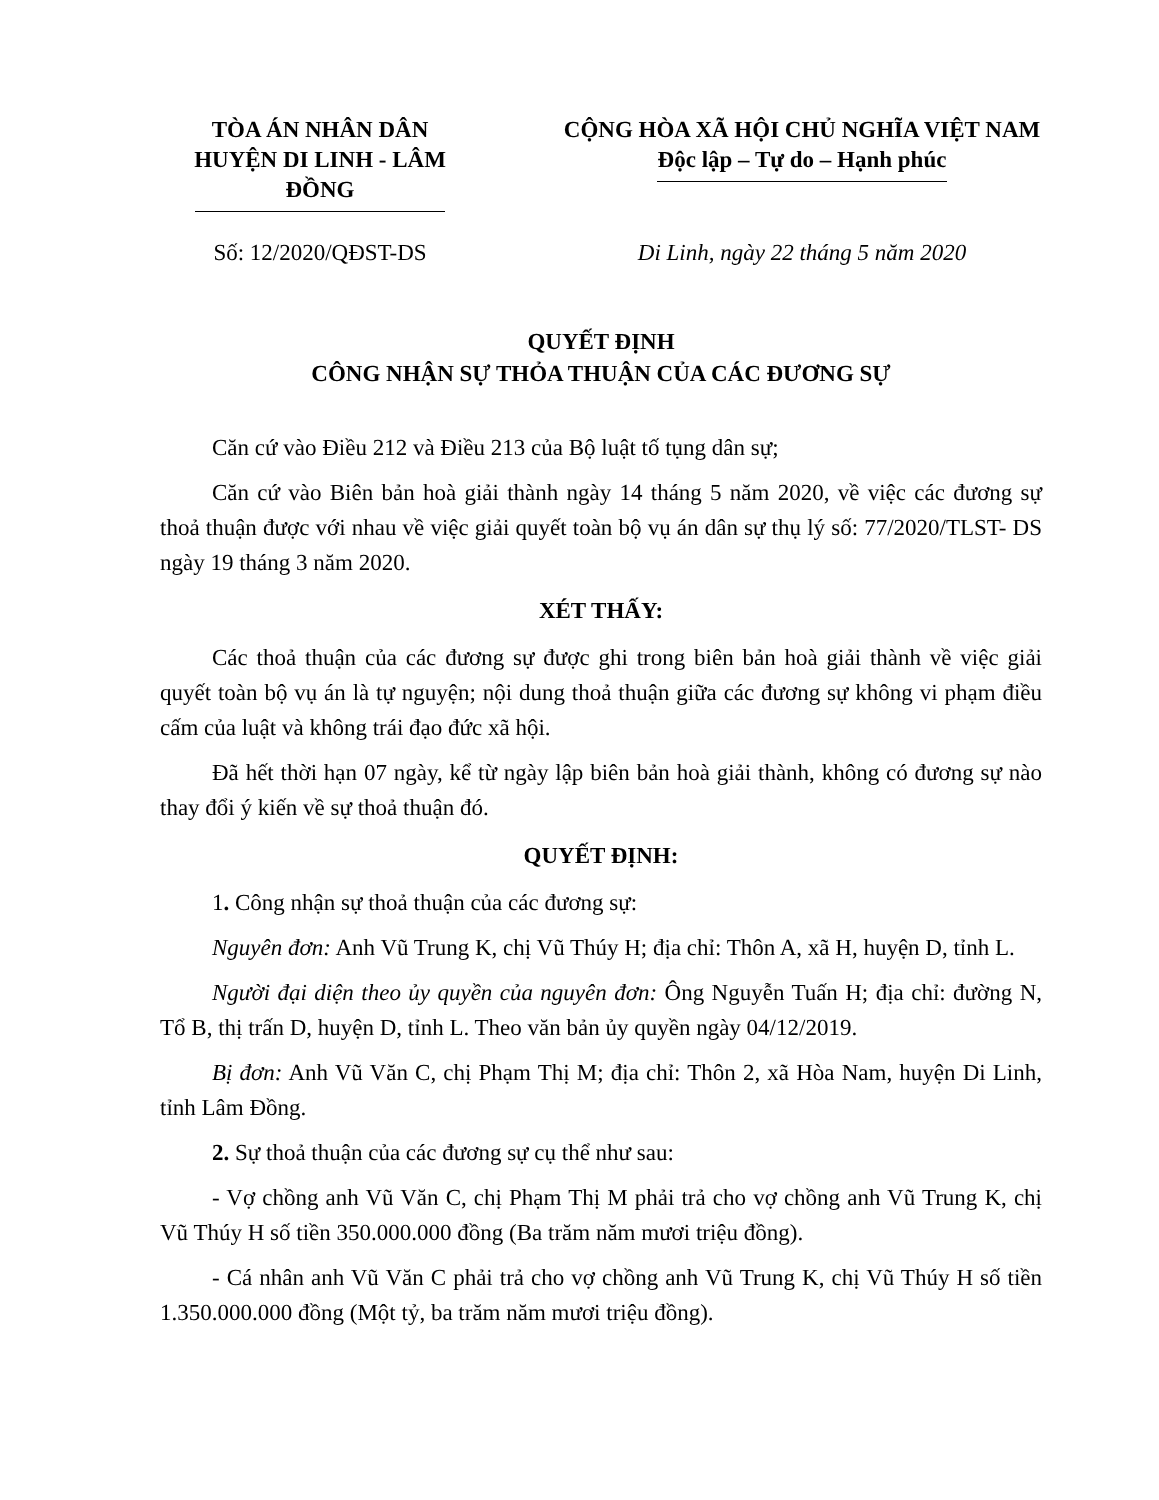TÒA ÁN NHÂN DÂN
HUYỆN DI LINH - LÂM ĐỒNG
CỘNG HÒA XÃ HỘI CHỦ NGHĨA VIỆT NAM
Độc lập – Tự do – Hạnh phúc
Số: 12/2020/QĐST-DS Di Linh, ngày 22 tháng 5 năm 2020
QUYẾT ĐỊNH
CÔNG NHẬN SỰ THỎA THUẬN CỦA CÁC ĐƯƠNG SỰ
Căn cứ vào Điều 212 và Điều 213 của Bộ luật tố tụng dân sự;
Căn cứ vào Biên bản hoà giải thành ngày 14 tháng 5 năm 2020, về việc các đương sự thoả thuận được với nhau về việc giải quyết toàn bộ vụ án dân sự thụ lý số: 77/2020/TLST- DS ngày 19 tháng 3 năm 2020.
XÉT THẤY:
Các thoả thuận của các đương sự được ghi trong biên bản hoà giải thành về việc giải quyết toàn bộ vụ án là tự nguyện; nội dung thoả thuận giữa các đương sự không vi phạm điều cấm của luật và không trái đạo đức xã hội.
Đã hết thời hạn 07 ngày, kể từ ngày lập biên bản hoà giải thành, không có đương sự nào thay đổi ý kiến về sự thoả thuận đó.
QUYẾT ĐỊNH:
1. Công nhận sự thoả thuận của các đương sự:
Nguyên đơn: Anh Vũ Trung K, chị Vũ Thúy H; địa chỉ: Thôn A, xã H, huyện D, tỉnh L.
Người đại diện theo ủy quyền của nguyên đơn: Ông Nguyễn Tuấn H; địa chỉ: đường N, Tổ B, thị trấn D, huyện D, tỉnh L. Theo văn bản ủy quyền ngày 04/12/2019.
Bị đơn: Anh Vũ Văn C, chị Phạm Thị M; địa chỉ: Thôn 2, xã Hòa Nam, huyện Di Linh, tỉnh Lâm Đồng.
2. Sự thoả thuận của các đương sự cụ thể như sau:
- Vợ chồng anh Vũ Văn C, chị Phạm Thị M phải trả cho vợ chồng anh Vũ Trung K, chị Vũ Thúy H số tiền 350.000.000 đồng (Ba trăm năm mươi triệu đồng).
- Cá nhân anh Vũ Văn C phải trả cho vợ chồng anh Vũ Trung K, chị Vũ Thúy H số tiền 1.350.000.000 đồng (Một tỷ, ba trăm năm mươi triệu đồng).